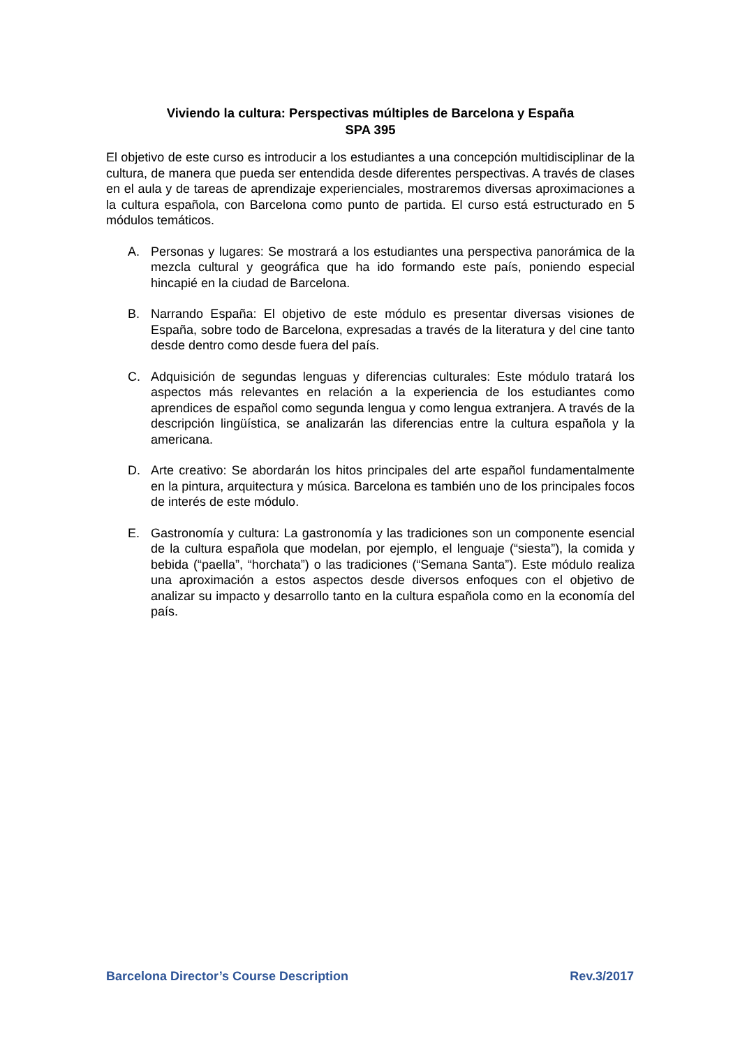Viviendo la cultura: Perspectivas múltiples de Barcelona y España
SPA 395
El objetivo de este curso es introducir a los estudiantes a una concepción multidisciplinar de la cultura, de manera que pueda ser entendida desde diferentes perspectivas. A través de clases en el aula y de tareas de aprendizaje experienciales, mostraremos diversas aproximaciones a la cultura española, con Barcelona como punto de partida. El curso está estructurado en 5 módulos temáticos.
A. Personas y lugares: Se mostrará a los estudiantes una perspectiva panorámica de la mezcla cultural y geográfica que ha ido formando este país, poniendo especial hincapié en la ciudad de Barcelona.
B. Narrando España: El objetivo de este módulo es presentar diversas visiones de España, sobre todo de Barcelona, expresadas a través de la literatura y del cine tanto desde dentro como desde fuera del país.
C. Adquisición de segundas lenguas y diferencias culturales: Este módulo tratará los aspectos más relevantes en relación a la experiencia de los estudiantes como aprendices de español como segunda lengua y como lengua extranjera. A través de la descripción lingüística, se analizarán las diferencias entre la cultura española y la americana.
D. Arte creativo: Se abordarán los hitos principales del arte español fundamentalmente en la pintura, arquitectura y música. Barcelona es también uno de los principales focos de interés de este módulo.
E. Gastronomía y cultura: La gastronomía y las tradiciones son un componente esencial de la cultura española que modelan, por ejemplo, el lenguaje (“siesta”), la comida y bebida (“paella”, “horchata”) o las tradiciones (“Semana Santa”). Este módulo realiza una aproximación a estos aspectos desde diversos enfoques con el objetivo de analizar su impacto y desarrollo tanto en la cultura española como en la economía del país.
Barcelona Director’s Course Description Rev.3/2017